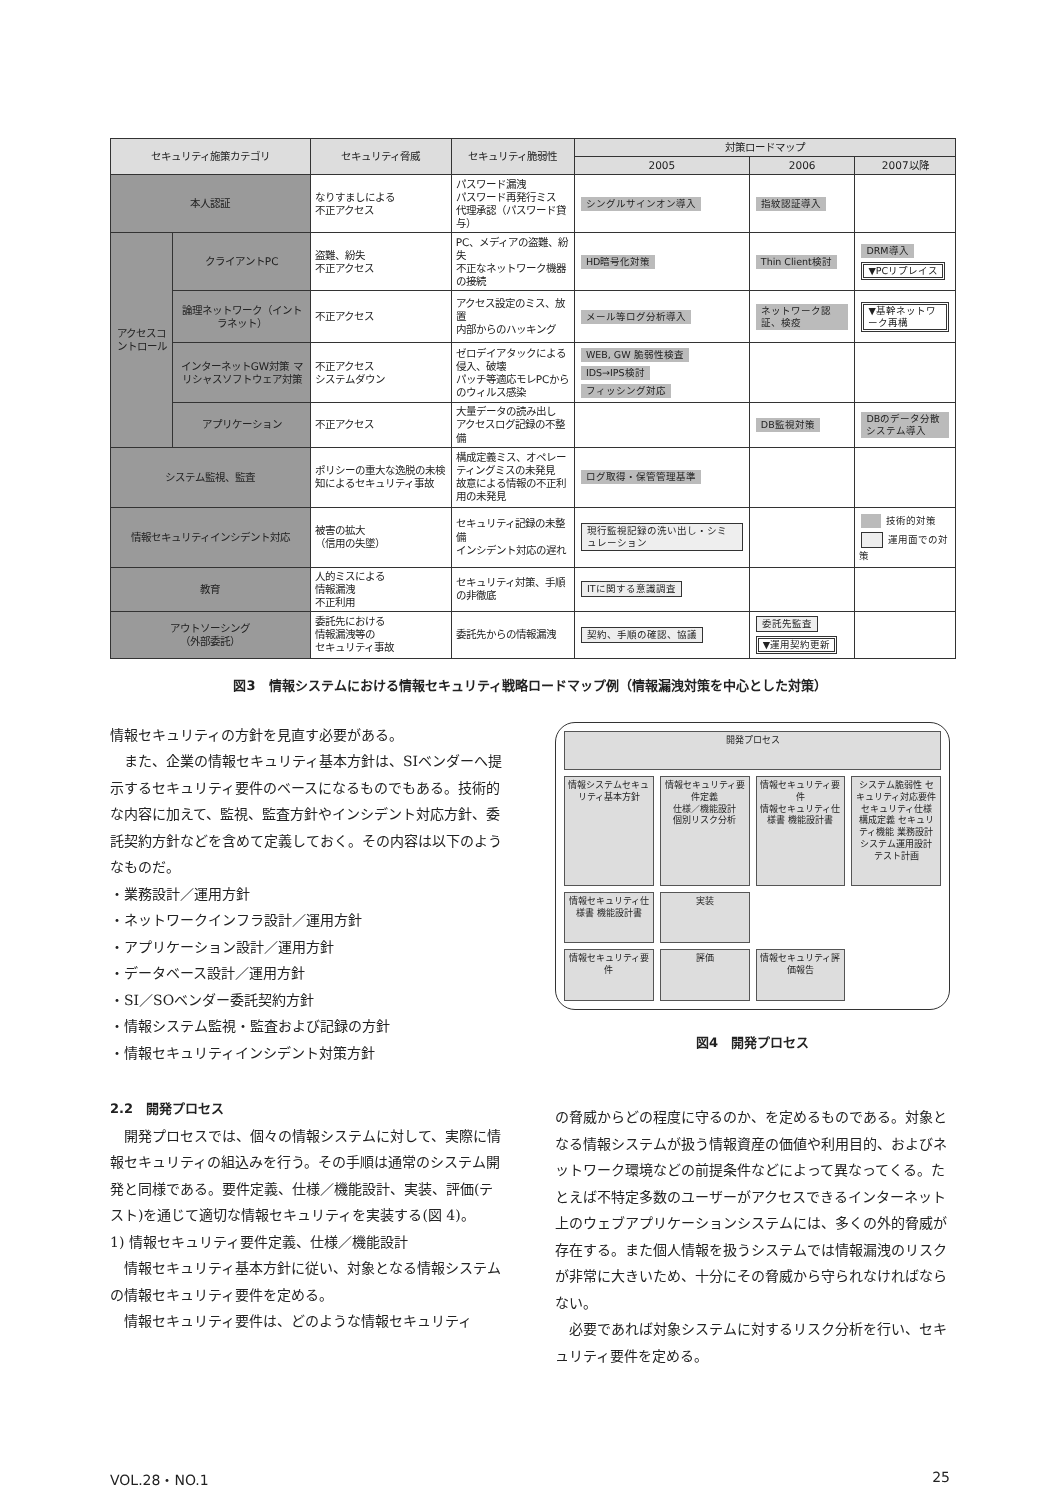| セキュリティ施策カテゴリ | | セキュリティ脅威 | セキュリティ脆弱性 | 対策ロードマップ | | |
| --- | --- | --- | --- | --- | --- | --- |
| | | | | 2005 | 2006 | 2007以降 |
| 本人認証 | | なりすましによる 不正アクセス | パスワード漏洩 パスワード再発行ミス 代理承認（パスワード貸与） | シングルサインオン導入 | 指紋認証導入 | |
| アクセスコントロール | クライアントPC | 盗難、紛失 不正アクセス | PC、メディアの盗難、紛失 不正なネットワーク機器の接続 | HD暗号化対策 | Thin Client検討 | DRM導入 ▼PCリプレイス |
| | 論理ネットワーク（イントラネット） | 不正アクセス | アクセス設定のミス、放置 内部からのハッキング | メール等ログ分析導入 | ネットワーク認証、検疫 | ▼基幹ネットワーク再構 |
| | インターネットGW対策 マリシャスソフトウェア対策 | 不正アクセス システムダウン | ゼロデイアタックによる侵入、破壊 パッチ等適応モレPCからのウィルス感染 | WEB, GW 脆弱性検査 IDS→IPS検討 フィッシング対応 | | |
| | アプリケーション | 不正アクセス | 大量データの読み出し アクセスログ記録の不整備 | | DB監視対策 | DBのデータ分散システム導入 |
| システム監視、監査 | | ポリシーの重大な逸脱の未検知によるセキュリティ事故 | 構成定義ミス、オペレーティングミスの未発見 故意による情報の不正利用の未発見 | ログ取得・保管管理基準 | | |
| 情報セキュリティインシデント対応 | | 被害の拡大 （信用の失墜） | セキュリティ記録の未整備 インシデント対応の遅れ | 現行監視記録の洗い出し・シミュレーション | | 技術的対策 運用面での対策 |
| 教育 | | 人的ミスによる 情報漏洩 不正利用 | セキュリティ対策、手順の非徹底 | ITに関する意識調査 | | |
| アウトソーシング （外部委託） | | 委託先における 情報漏洩等の セキュリティ事故 | 委託先からの情報漏洩 | 契約、手順の確認、協議 | 委託先監査 ▼運用契約更新 | |
図3　情報システムにおける情報セキュリティ戦略ロードマップ例（情報漏洩対策を中心とした対策）
情報セキュリティの方針を見直す必要がある。
また、企業の情報セキュリティ基本方針は、SIベンダーへ提示するセキュリティ要件のベースになるものでもある。技術的な内容に加えて、監視、監査方針やインシデント対応方針、委託契約方針などを含めて定義しておく。その内容は以下のようなものだ。
・業務設計／運用方針
・ネットワークインフラ設計／運用方針
・アプリケーション設計／運用方針
・データベース設計／運用方針
・SI／SOベンダー委託契約方針
・情報システム監視・監査および記録の方針
・情報セキュリティインシデント対策方針
2.2　開発プロセス
開発プロセスでは、個々の情報システムに対して、実際に情報セキュリティの組込みを行う。その手順は通常のシステム開発と同様である。要件定義、仕様／機能設計、実装、評価(テスト)を通じて適切な情報セキュリティを実装する(図 4)。
1) 情報セキュリティ要件定義、仕様／機能設計
情報セキュリティ基本方針に従い、対象となる情報システムの情報セキュリティ要件を定める。
情報セキュリティ要件は、どのような情報セキュリティ
開発プロセス
情報システムセキュリティ基本方針
情報セキュリティ要件定義
仕様／機能設計
個別リスク分析
情報セキュリティ要件
情報セキュリティ仕様書 機能設計書
システム脆弱性 セキュリティ対応要件
セキュリティ仕様 構成定義 セキュリティ機能 業務設計 システム運用設計
テスト計画
情報セキュリティ仕様書 機能設計書
実装
情報セキュリティ要件
評価
情報セキュリティ評価報告
図4　開発プロセス
の脅威からどの程度に守るのか、を定めるものである。対象となる情報システムが扱う情報資産の価値や利用目的、およびネットワーク環境などの前提条件などによって異なってくる。たとえば不特定多数のユーザーがアクセスできるインターネット上のウェブアプリケーションシステムには、多くの外的脅威が存在する。また個人情報を扱うシステムでは情報漏洩のリスクが非常に大きいため、十分にその脅威から守られなければならない。
必要であれば対象システムに対するリスク分析を行い、セキュリティ要件を定める。
VOL.28・NO.1 25